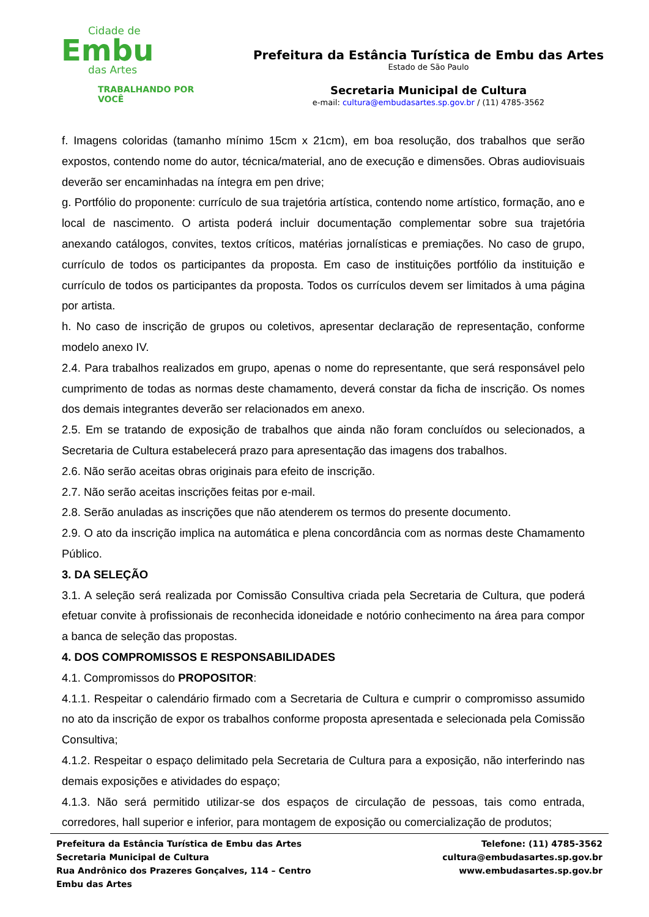Cidade de
Embu
das Artes
TRABALHANDO POR VOCÊ
Prefeitura da Estância Turística de Embu das Artes
Estado de São Paulo
Secretaria Municipal de Cultura
e-mail: cultura@embudasartes.sp.gov.br / (11) 4785-3562
f. Imagens coloridas (tamanho mínimo 15cm x 21cm), em boa resolução, dos trabalhos que serão expostos, contendo nome do autor, técnica/material, ano de execução e dimensões. Obras audiovisuais deverão ser encaminhadas na íntegra em pen drive;
g. Portfólio do proponente: currículo de sua trajetória artística, contendo nome artístico, formação, ano e local de nascimento. O artista poderá incluir documentação complementar sobre sua trajetória anexando catálogos, convites, textos críticos, matérias jornalísticas e premiações. No caso de grupo, currículo de todos os participantes da proposta. Em caso de instituições portfólio da instituição e currículo de todos os participantes da proposta. Todos os currículos devem ser limitados à uma página por artista.
h. No caso de inscrição de grupos ou coletivos, apresentar declaração de representação, conforme modelo anexo IV.
2.4. Para trabalhos realizados em grupo, apenas o nome do representante, que será responsável pelo cumprimento de todas as normas deste chamamento, deverá constar da ficha de inscrição. Os nomes dos demais integrantes deverão ser relacionados em anexo.
2.5. Em se tratando de exposição de trabalhos que ainda não foram concluídos ou selecionados, a Secretaria de Cultura estabelecerá prazo para apresentação das imagens dos trabalhos.
2.6. Não serão aceitas obras originais para efeito de inscrição.
2.7. Não serão aceitas inscrições feitas por e-mail.
2.8. Serão anuladas as inscrições que não atenderem os termos do presente documento.
2.9. O ato da inscrição implica na automática e plena concordância com as normas deste Chamamento Público.
3. DA SELEÇÃO
3.1. A seleção será realizada por Comissão Consultiva criada pela Secretaria de Cultura, que poderá efetuar convite à profissionais de reconhecida idoneidade e notório conhecimento na área para compor a banca de seleção das propostas.
4. DOS COMPROMISSOS E RESPONSABILIDADES
4.1. Compromissos do PROPOSITOR:
4.1.1. Respeitar o calendário firmado com a Secretaria de Cultura e cumprir o compromisso assumido no ato da inscrição de expor os trabalhos conforme proposta apresentada e selecionada pela Comissão Consultiva;
4.1.2. Respeitar o espaço delimitado pela Secretaria de Cultura para a exposição, não interferindo nas demais exposições e atividades do espaço;
4.1.3. Não será permitido utilizar-se dos espaços de circulação de pessoas, tais como entrada, corredores, hall superior e inferior, para montagem de exposição ou comercialização de produtos;
Prefeitura da Estância Turística de Embu das Artes
Secretaria Municipal de Cultura
Rua Andrônico dos Prazeres Gonçalves, 114 – Centro
Embu das Artes
Telefone: (11) 4785-3562
cultura@embudasartes.sp.gov.br
www.embudasartes.sp.gov.br